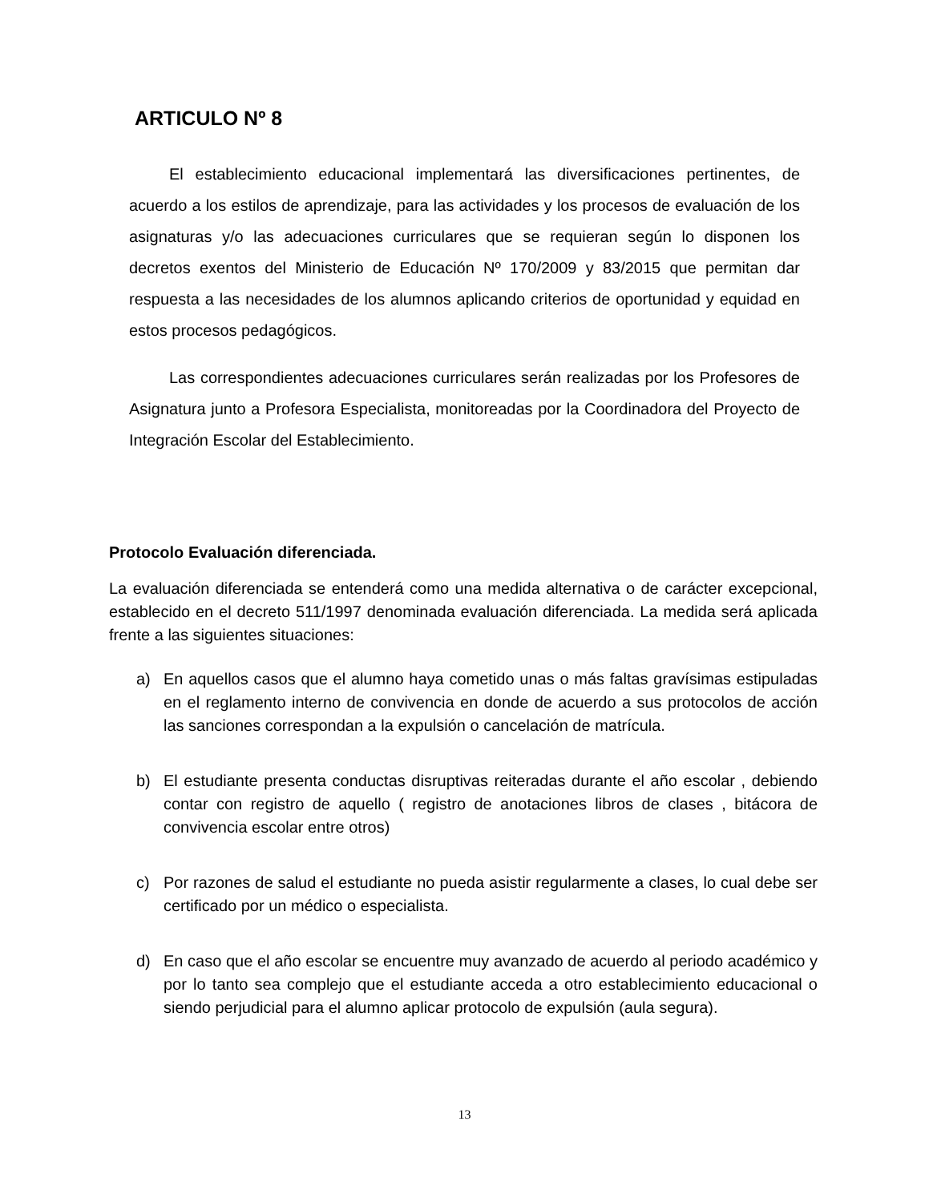ARTICULO Nº 8
El establecimiento educacional implementará las diversificaciones pertinentes, de acuerdo a los estilos de aprendizaje, para las actividades y los procesos de evaluación de los asignaturas y/o las adecuaciones curriculares que se requieran según lo disponen los decretos exentos del Ministerio de Educación Nº 170/2009 y 83/2015 que permitan dar respuesta a las necesidades de los alumnos aplicando criterios de oportunidad y equidad en estos procesos pedagógicos.
Las correspondientes adecuaciones curriculares serán realizadas por los Profesores de Asignatura junto a Profesora Especialista, monitoreadas por la Coordinadora del Proyecto de Integración Escolar del Establecimiento.
Protocolo Evaluación diferenciada.
La evaluación diferenciada se entenderá como una medida alternativa o de carácter excepcional, establecido en el decreto 511/1997 denominada evaluación diferenciada. La medida será aplicada frente a las siguientes situaciones:
a) En aquellos casos que el alumno haya cometido unas o más faltas gravísimas estipuladas en el reglamento interno de convivencia en donde de acuerdo a sus protocolos de acción las sanciones correspondan a la expulsión o cancelación de matrícula.
b) El estudiante presenta conductas disruptivas reiteradas durante el año escolar , debiendo contar con registro de aquello ( registro de anotaciones libros de clases , bitácora de convivencia escolar entre otros)
c) Por razones de salud el estudiante no pueda asistir regularmente a clases, lo cual debe ser certificado por un médico o especialista.
d) En caso que el año escolar se encuentre muy avanzado de acuerdo al periodo académico y por lo tanto sea complejo que el estudiante acceda a otro establecimiento educacional o siendo perjudicial para el alumno aplicar protocolo de expulsión (aula segura).
13